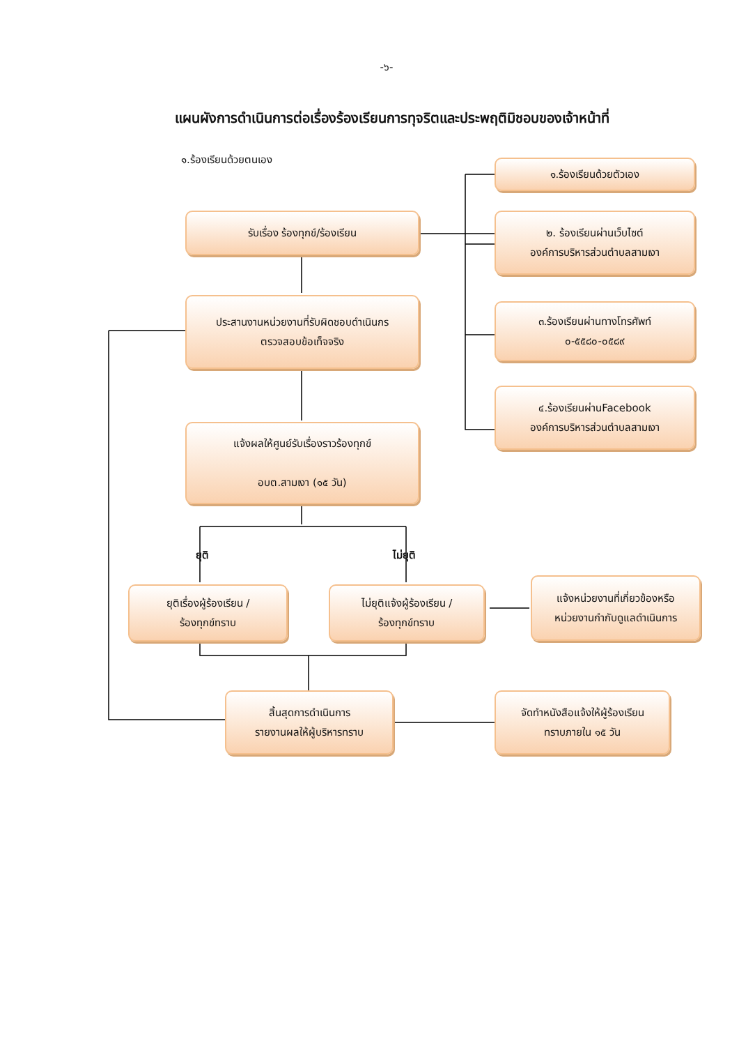-๖-
แผนผังการดำเนินการต่อเรื่องร้องเรียนการทุจริตและประพฤติมิชอบของเจ้าหน้าที่
๑.ร้องเรียนด้วยตนเอง
๑.ร้องเรียนด้วยตัวเอง
รับเรื่อง ร้องทุกข์/ร้องเรียน
๒. ร้องเรียนผ่านเว็บไซต์
องค์การบริหารส่วนตำบลสามเงา
ประสานงานหน่วยงานที่รับผิดชอบดำเนินกร
ตรวจสอบข้อเท็จจริง
๓.ร้องเรียนผ่านทางโทรศัพท์
๐-๕๕๘๐-๐๕๘๙
๔.ร้องเรียนผ่านFacebook
องค์การบริหารส่วนตำบลสามเงา
แจ้งผลให้ศูนย์รับเรื่องราวร้องทุกข์
อบต.สามเงา (๑๕ วัน)
ยุติ
ไม่ยุติ
ยุติเรื่องผู้ร้องเรียน /
ร้องทุกข์ทราบ
ไม่ยุติแจ้งผู้ร้องเรียน /
ร้องทุกข์ทราบ
แจ้งหน่วยงานที่เกี่ยวข้องหรือ
หน่วยงานกำกับดูแลดำเนินการ
สิ้นสุดการดำเนินการ
รายงานผลให้ผู้บริหารทราบ
จัดทำหนังสือแจ้งให้ผู้ร้องเรียน
ทราบภายใน ๑๕ วัน